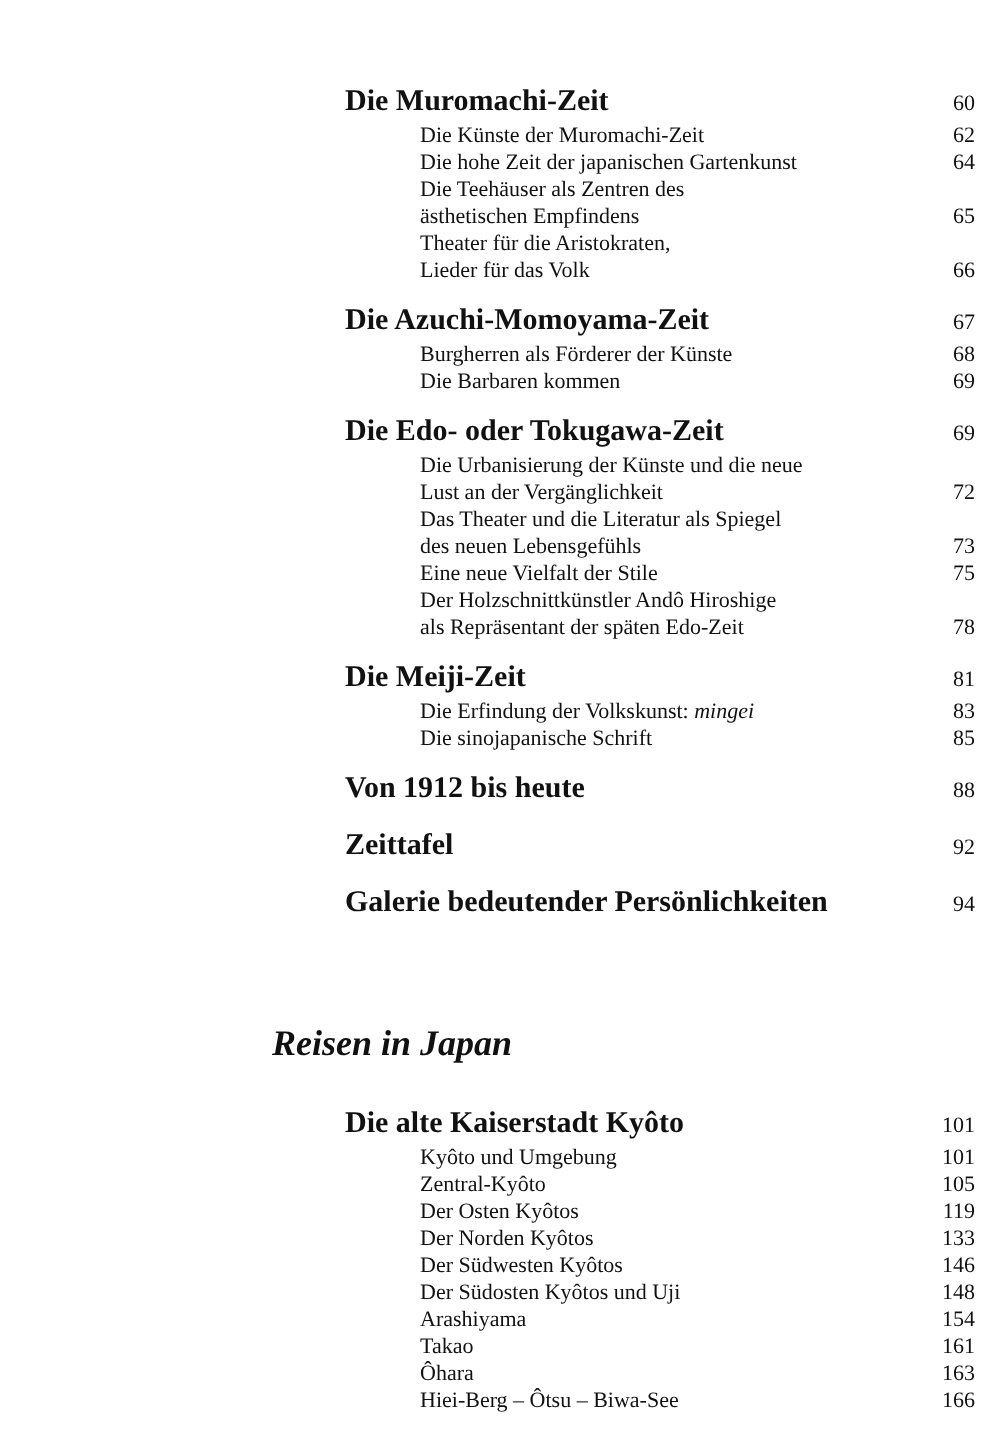Die Muromachi-Zeit 60
Die Künste der Muromachi-Zeit 62
Die hohe Zeit der japanischen Gartenkunst 64
Die Teehäuser als Zentren des
ästhetischen Empfindens 65
Theater für die Aristokraten,
Lieder für das Volk 66
Die Azuchi-Momoyama-Zeit 67
Burgherren als Förderer der Künste 68
Die Barbaren kommen 69
Die Edo- oder Tokugawa-Zeit 69
Die Urbanisierung der Künste und die neue
Lust an der Vergänglichkeit 72
Das Theater und die Literatur als Spiegel
des neuen Lebensgefühls 73
Eine neue Vielfalt der Stile 75
Der Holzschnittkünstler Andô Hiroshige
als Repräsentant der späten Edo-Zeit 78
Die Meiji-Zeit 81
Die Erfindung der Volkskunst: mingei 83
Die sinojapanische Schrift 85
Von 1912 bis heute 88
Zeittafel 92
Galerie bedeutender Persönlichkeiten 94
Reisen in Japan
Die alte Kaiserstadt Kyôto 101
Kyôto und Umgebung 101
Zentral-Kyôto 105
Der Osten Kyôtos 119
Der Norden Kyôtos 133
Der Südwesten Kyôtos 146
Der Südosten Kyôtos und Uji 148
Arashiyama 154
Takao 161
Ôhara 163
Hiei-Berg – Ôtsu – Biwa-See 166